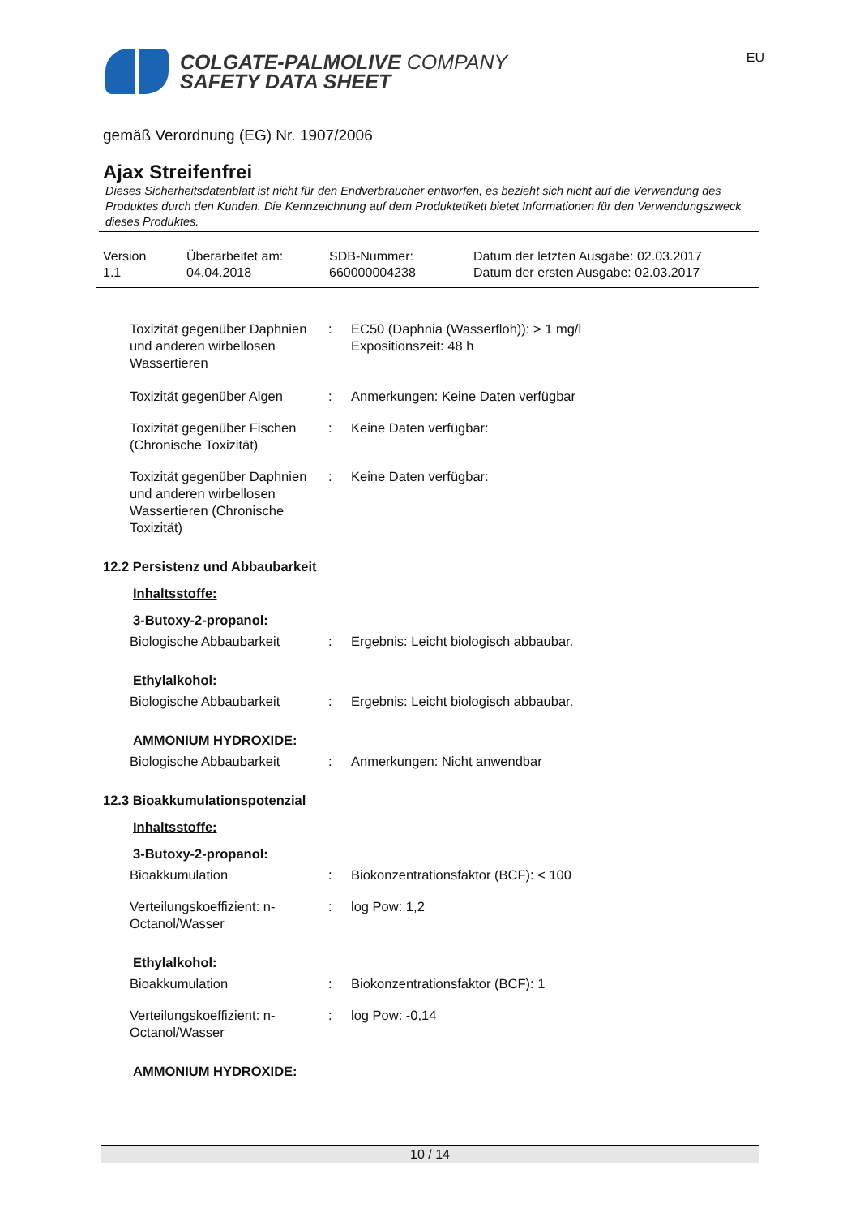EU
COLGATE-PALMOLIVE COMPANY
SAFETY DATA SHEET
gemäß Verordnung (EG) Nr. 1907/2006
Ajax Streifenfrei
Dieses Sicherheitsdatenblatt ist nicht für den Endverbraucher entworfen, es bezieht sich nicht auf die Verwendung des Produktes durch den Kunden. Die Kennzeichnung auf dem Produktetikett bietet Informationen für den Verwendungszweck dieses Produktes.
Version
1.1
Überarbeitet am:
04.04.2018
SDB-Nummer:
660000004238
Datum der letzten Ausgabe: 02.03.2017
Datum der ersten Ausgabe: 02.03.2017
| Toxizität gegenüber Daphnien und anderen wirbellosen Wassertieren | : | EC50 (Daphnia (Wasserfloh)): > 1 mg/l Expositionszeit: 48 h |
| Toxizität gegenüber Algen | : | Anmerkungen: Keine Daten verfügbar |
| Toxizität gegenüber Fischen (Chronische Toxizität) | : | Keine Daten verfügbar: |
| Toxizität gegenüber Daphnien und anderen wirbellosen Wassertieren (Chronische Toxizität) | : | Keine Daten verfügbar: |
12.2 Persistenz und Abbaubarkeit
Inhaltsstoffe:
3-Butoxy-2-propanol:
| Biologische Abbaubarkeit | : | Ergebnis: Leicht biologisch abbaubar. |
Ethylalkohol:
| Biologische Abbaubarkeit | : | Ergebnis: Leicht biologisch abbaubar. |
AMMONIUM HYDROXIDE:
| Biologische Abbaubarkeit | : | Anmerkungen: Nicht anwendbar |
12.3 Bioakkumulationspotenzial
Inhaltsstoffe:
3-Butoxy-2-propanol:
| Bioakkumulation | : | Biokonzentrationsfaktor (BCF): < 100 |
| Verteilungskoeffizient: n-Octanol/Wasser | : | log Pow: 1,2 |
Ethylalkohol:
| Bioakkumulation | : | Biokonzentrationsfaktor (BCF): 1 |
| Verteilungskoeffizient: n-Octanol/Wasser | : | log Pow: -0,14 |
AMMONIUM HYDROXIDE:
10 / 14